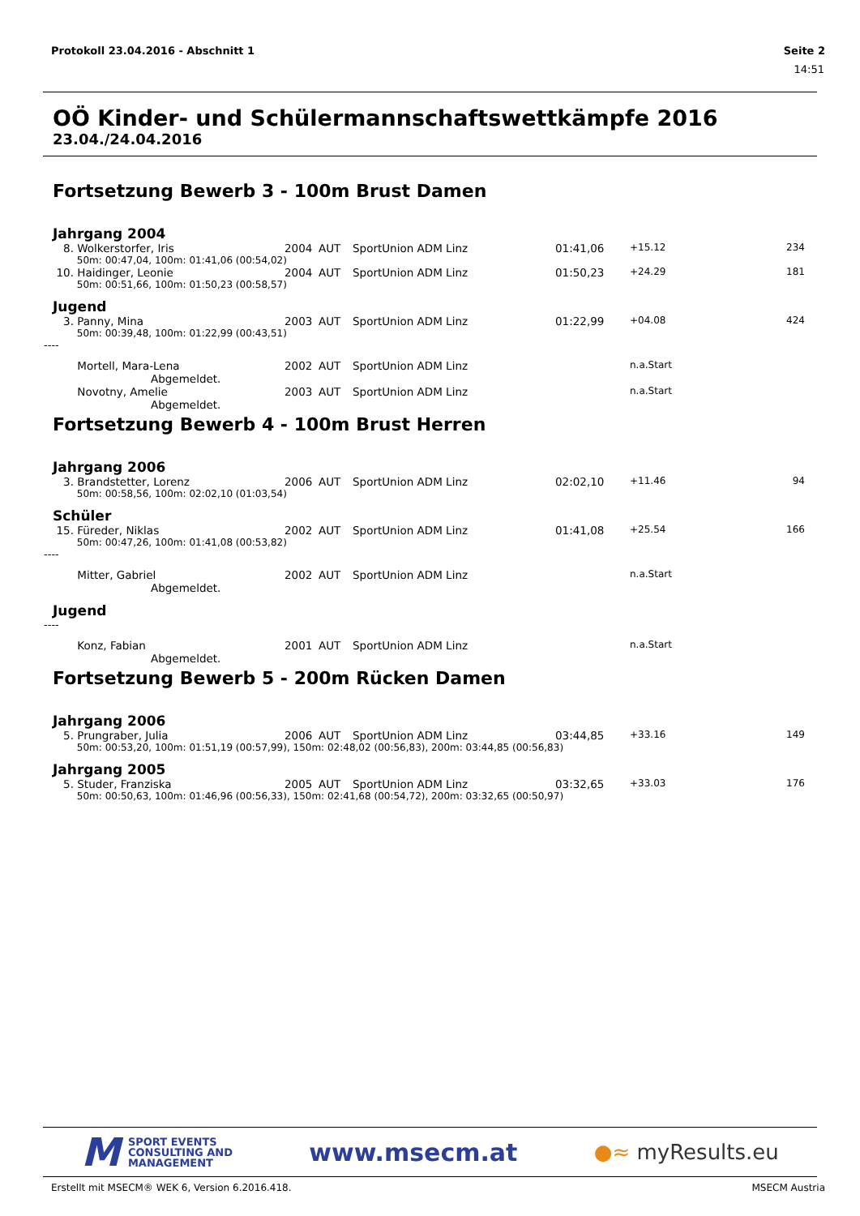Protokoll 23.04.2016 - Abschnitt 1 Seite 2
14:51
OÖ Kinder- und Schülermannschaftswettkämpfe 2016
23.04./24.04.2016
Fortsetzung Bewerb 3 - 100m Brust Damen
Jahrgang 2004
| 8. | Wolkerstorfer, Iris | 2004 | AUT | SportUnion ADM Linz | 01:41,06 | +15.12 | 234 |
| | 50m: 00:47,04, 100m: 01:41,06 (00:54,02) | | | | | | |
| 10. | Haidinger, Leonie | 2004 | AUT | SportUnion ADM Linz | 01:50,23 | +24.29 | 181 |
| | 50m: 00:51,66, 100m: 01:50,23 (00:58,57) | | | | | | |
Jugend
| 3. | Panny, Mina | 2003 | AUT | SportUnion ADM Linz | 01:22,99 | +04.08 | 424 |
| | 50m: 00:39,48, 100m: 01:22,99 (00:43,51) | | | | | | |
----
| | Mortell, Mara-Lena | 2002 | AUT | SportUnion ADM Linz | | n.a.Start | |
| | Abgemeldet. | | | | | | |
| | Novotny, Amelie | 2003 | AUT | SportUnion ADM Linz | | n.a.Start | |
| | Abgemeldet. | | | | | | |
Fortsetzung Bewerb 4 - 100m Brust Herren
Jahrgang 2006
| 3. | Brandstetter, Lorenz | 2006 | AUT | SportUnion ADM Linz | 02:02,10 | +11.46 | 94 |
| | 50m: 00:58,56, 100m: 02:02,10 (01:03,54) | | | | | | |
Schüler
| 15. | Füreder, Niklas | 2002 | AUT | SportUnion ADM Linz | 01:41,08 | +25.54 | 166 |
| | 50m: 00:47,26, 100m: 01:41,08 (00:53,82) | | | | | | |
----
| | Mitter, Gabriel | 2002 | AUT | SportUnion ADM Linz | | n.a.Start | |
| | Abgemeldet. | | | | | | |
Jugend
----
| | Konz, Fabian | 2001 | AUT | SportUnion ADM Linz | | n.a.Start | |
| | Abgemeldet. | | | | | | |
Fortsetzung Bewerb 5 - 200m Rücken Damen
Jahrgang 2006
| 5. | Prungraber, Julia | 2006 | AUT | SportUnion ADM Linz | 03:44,85 | +33.16 | 149 |
| | 50m: 00:53,20, 100m: 01:51,19 (00:57,99), 150m: 02:48,02 (00:56,83), 200m: 03:44,85 (00:56,83) | | | | | | |
Jahrgang 2005
| 5. | Studer, Franziska | 2005 | AUT | SportUnion ADM Linz | 03:32,65 | +33.03 | 176 |
| | 50m: 00:50,63, 100m: 01:46,96 (00:56,33), 150m: 02:41,68 (00:54,72), 200m: 03:32,65 (00:50,97) | | | | | | |
M SPORT EVENTS
CONSULTING AND
MANAGEMENT
www.msecm.at
●≈ myResults.eu
Erstellt mit MSECM® WEK 6, Version 6.2016.418. MSECM Austria